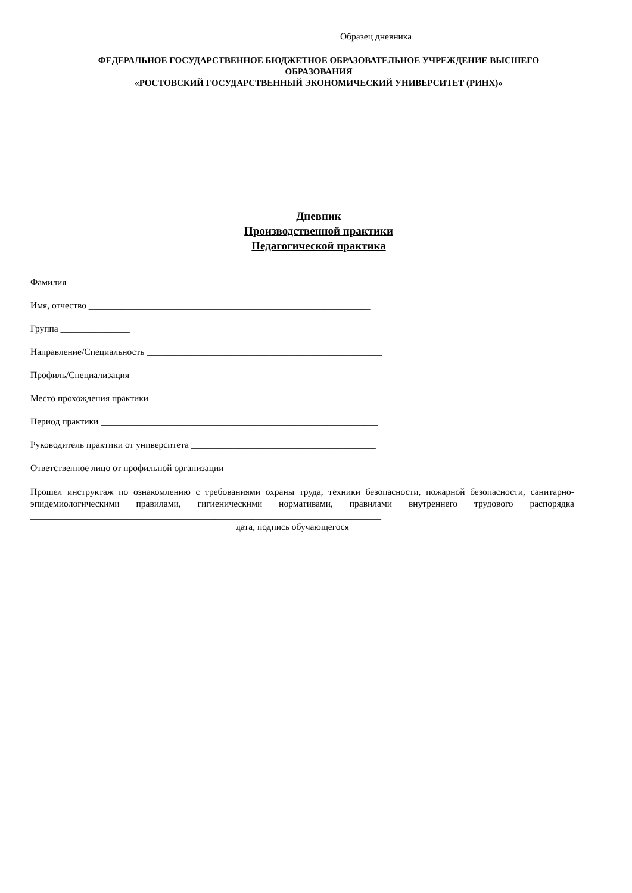Образец дневника
ФЕДЕРАЛЬНОЕ ГОСУДАРСТВЕННОЕ БЮДЖЕТНОЕ ОБРАЗОВАТЕЛЬНОЕ УЧРЕЖДЕНИЕ ВЫСШЕГО
ОБРАЗОВАНИЯ
«РОСТОВСКИЙ ГОСУДАРСТВЕННЫЙ ЭКОНОМИЧЕСКИЙ УНИВЕРСИТЕТ (РИНХ)»
Дневник
Производственной практики
Педагогической практика
Фамилия ___________________________________________________________________
Имя, отчество _____________________________________________________________
Группа _______________
Направление/Специальность ___________________________________________________
Профиль/Специализация ______________________________________________________
Место прохождения практики __________________________________________________
Период практики ____________________________________________________________
Руководитель практики от университета ________________________________________
Ответственное лицо от профильной организации ______________________________
Прошел инструктаж по ознакомлению с требованиями охраны труда, техники безопасности, пожарной безопасности, санитарно-эпидемиологическими правилами, гигиеническими нормативами, правилами внутреннего трудового распорядка ____________________________________________________________________________
дата, подпись обучающегося